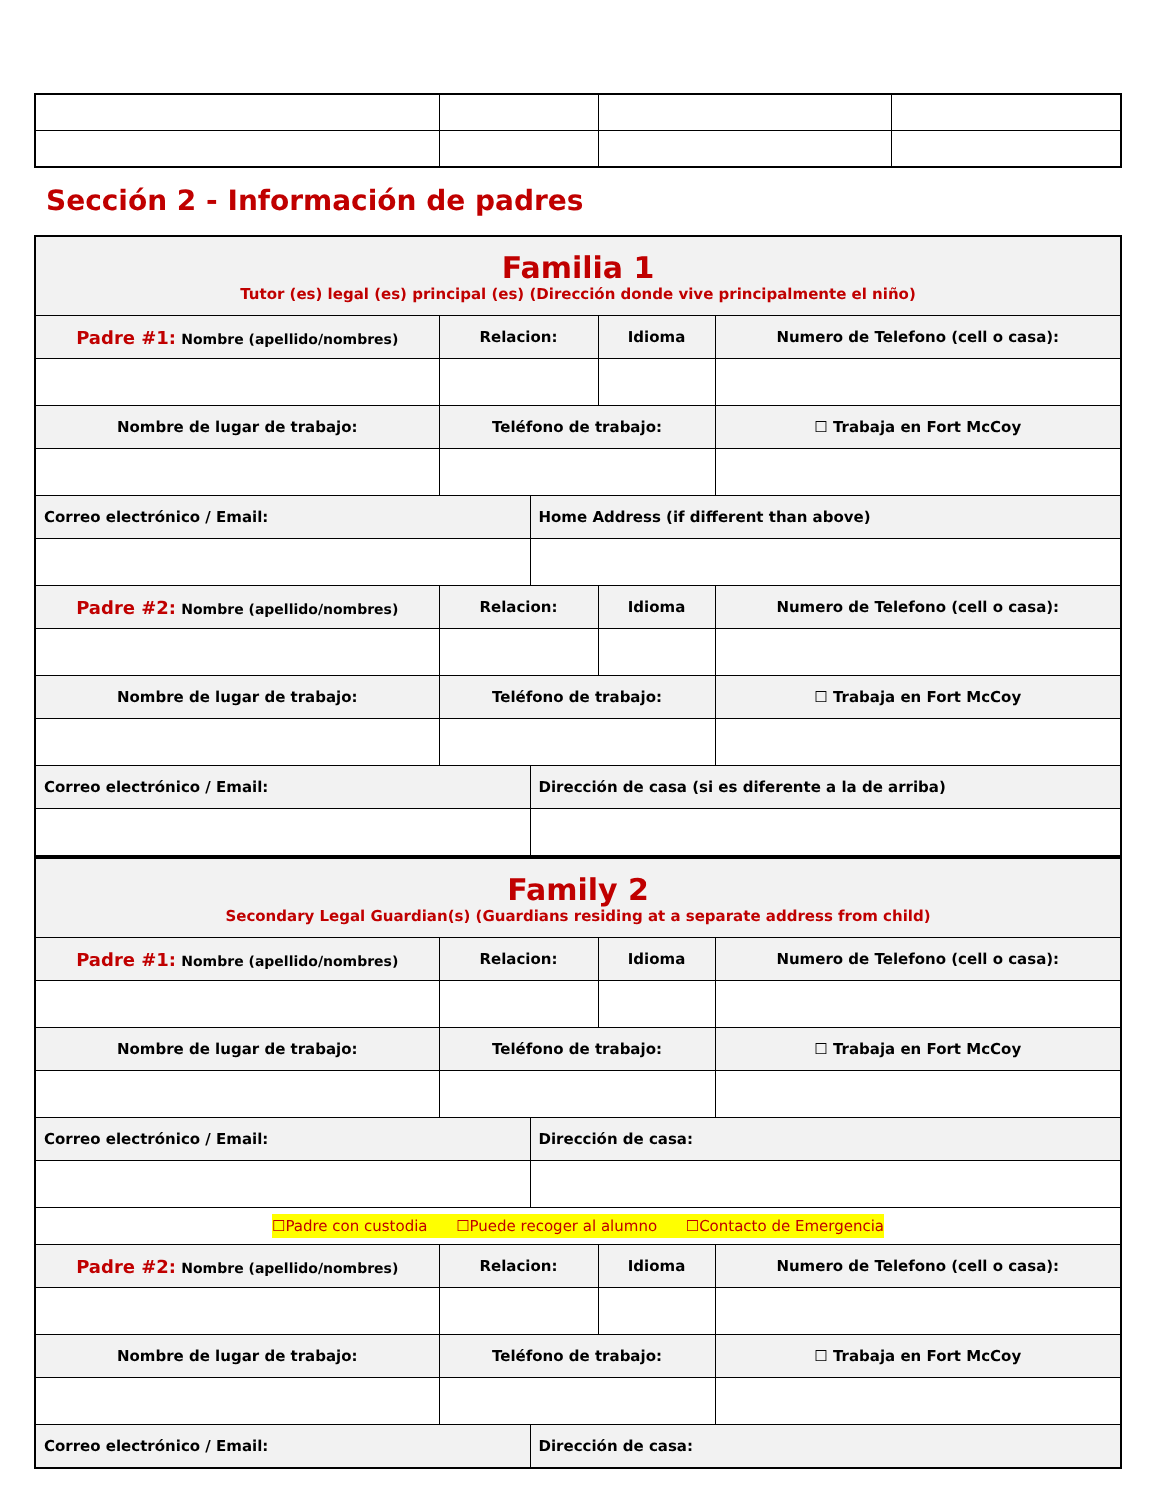Sección 2 - Información de padres
| Familia 1 Tutor (es) legal (es) principal (es) (Dirección donde vive principalmente el niño) | | | | |
| Padre #1: Nombre (apellido/nombres) | Relacion: | | Idioma | Numero de Telefono (cell o casa): |
| Nombre de lugar de trabajo: | Teléfono de trabajo: | | | ☐ Trabaja en Fort McCoy |
| Correo electrónico / Email: | | Home Address (if different than above) | | |
| Padre #2: Nombre (apellido/nombres) | Relacion: | | Idioma | Numero de Telefono (cell o casa): |
| Nombre de lugar de trabajo: | Teléfono de trabajo: | | | ☐ Trabaja en Fort McCoy |
| Correo electrónico / Email: | | Dirección de casa (si es diferente a la de arriba) | | |
| Family 2 Secondary Legal Guardian(s) (Guardians residing at a separate address from child) | | | | |
| Padre #1: Nombre (apellido/nombres) | Relacion: | | Idioma | Numero de Telefono (cell o casa): |
| Nombre de lugar de trabajo: | Teléfono de trabajo: | | | ☐ Trabaja en Fort McCoy |
| Correo electrónico / Email: | | Dirección de casa: | | |
| ☐Padre con custodia ☐Puede recoger al alumno ☐Contacto de Emergencia | | | | |
| Padre #2: Nombre (apellido/nombres) | Relacion: | | Idioma | Numero de Telefono (cell o casa): |
| Nombre de lugar de trabajo: | Teléfono de trabajo: | | | ☐ Trabaja en Fort McCoy |
| Correo electrónico / Email: | | Dirección de casa: | | |